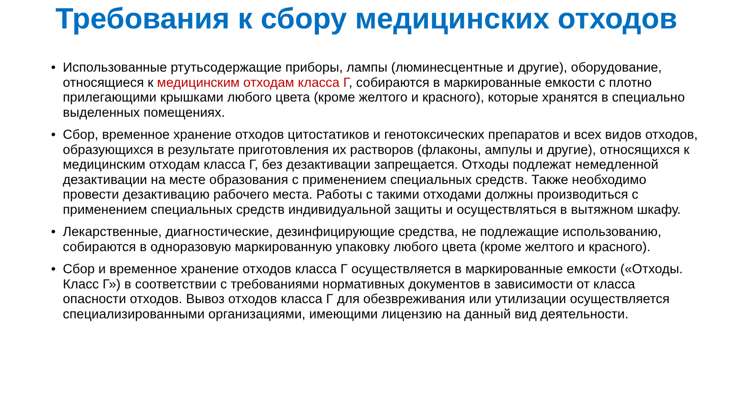Требования к сбору медицинских отходов
• Использованные ртутьсодержащие приборы, лампы (люминесцентные и другие), оборудование, относящиеся к медицинским отходам класса Г, собираются в маркированные емкости с плотно прилегающими крышками любого цвета (кроме желтого и красного), которые хранятся в специально выделенных помещениях.
• Сбор, временное хранение отходов цитостатиков и генотоксических препаратов и всех видов отходов, образующихся в результате приготовления их растворов (флаконы, ампулы и другие), относящихся к медицинским отходам класса Г, без дезактивации запрещается. Отходы подлежат немедленной дезактивации на месте образования с применением специальных средств. Также необходимо провести дезактивацию рабочего места. Работы с такими отходами должны производиться с применением специальных средств индивидуальной защиты и осуществляться в вытяжном шкафу.
• Лекарственные, диагностические, дезинфицирующие средства, не подлежащие использованию, собираются в одноразовую маркированную упаковку любого цвета (кроме желтого и красного).
• Сбор и временное хранение отходов класса Г осуществляется в маркированные емкости («Отходы. Класс Г») в соответствии с требованиями нормативных документов в зависимости от класса опасности отходов. Вывоз отходов класса Г для обезвреживания или утилизации осуществляется специализированными организациями, имеющими лицензию на данный вид деятельности.